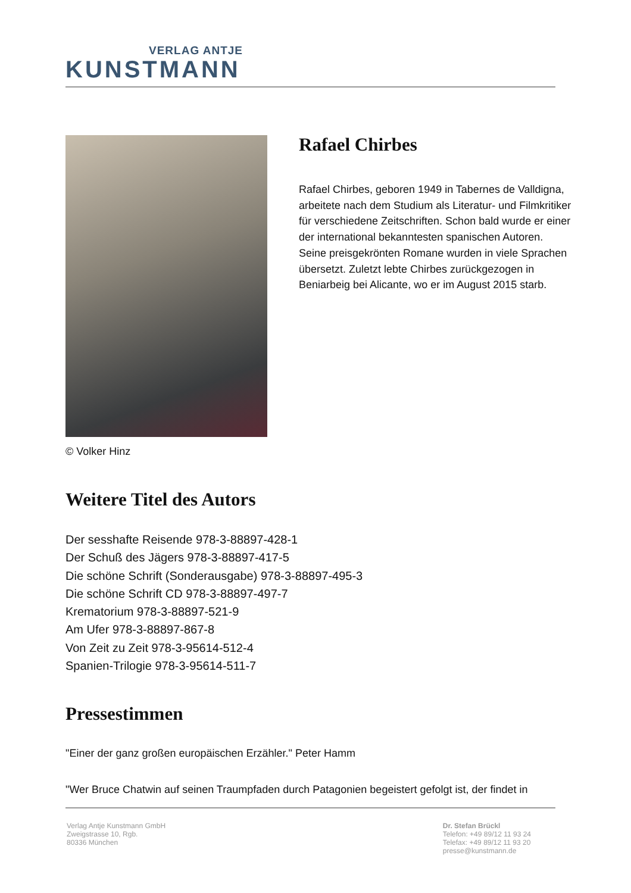VERLAG ANTJE
KUNSTMANN
© Volker Hinz
Rafael Chirbes
Rafael Chirbes, geboren 1949 in Tabernes de Valldigna, arbeitete nach dem Studium als Literatur- und Filmkritiker für verschiedene Zeitschriften. Schon bald wurde er einer der international bekanntesten spanischen Autoren.
Seine preisgekrönten Romane wurden in viele Sprachen übersetzt. Zuletzt lebte Chirbes zurückgezogen in Beniarbeig bei Alicante, wo er im August 2015 starb.
Weitere Titel des Autors
Der sesshafte Reisende 978-3-88897-428-1
Der Schuß des Jägers 978-3-88897-417-5
Die schöne Schrift (Sonderausgabe) 978-3-88897-495-3
Die schöne Schrift CD 978-3-88897-497-7
Krematorium 978-3-88897-521-9
Am Ufer 978-3-88897-867-8
Von Zeit zu Zeit 978-3-95614-512-4
Spanien-Trilogie 978-3-95614-511-7
Pressestimmen
"Einer der ganz großen europäischen Erzähler." Peter Hamm
"Wer Bruce Chatwin auf seinen Traumpfaden durch Patagonien begeistert gefolgt ist, der findet in
Verlag Antje Kunstmann GmbH
Zweigstrasse 10, Rgb.
80336 München
Dr. Stefan Brückl
Telefon: +49 89/12 11 93 24
Telefax: +49 89/12 11 93 20
presse@kunstmann.de